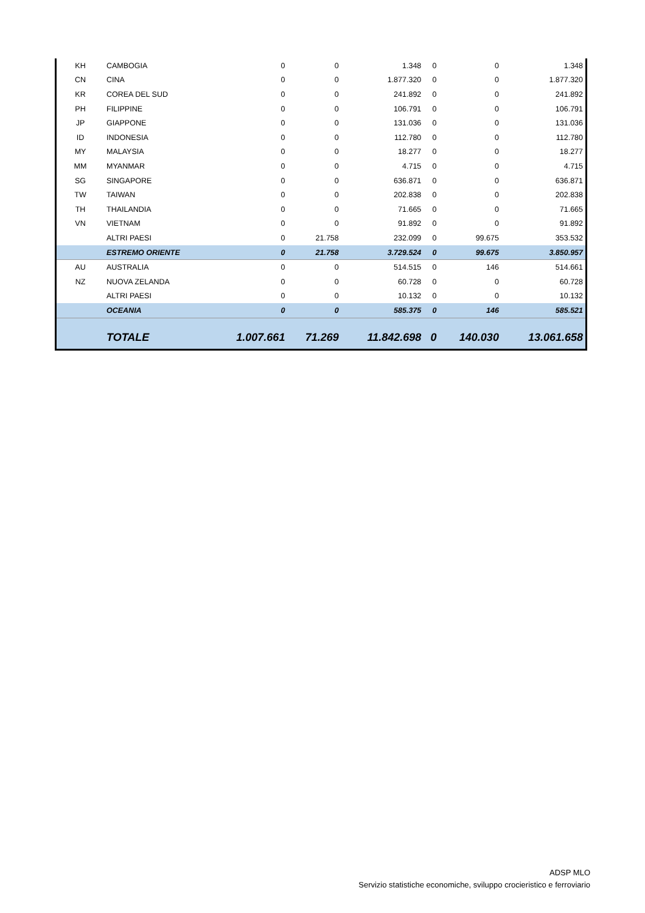| KH | CAMBOGIA | 0 | 0 | 1.348 | 0 | 0 | 1.348 |
| CN | CINA | 0 | 0 | 1.877.320 | 0 | 0 | 1.877.320 |
| KR | COREA DEL SUD | 0 | 0 | 241.892 | 0 | 0 | 241.892 |
| PH | FILIPPINE | 0 | 0 | 106.791 | 0 | 0 | 106.791 |
| JP | GIAPPONE | 0 | 0 | 131.036 | 0 | 0 | 131.036 |
| ID | INDONESIA | 0 | 0 | 112.780 | 0 | 0 | 112.780 |
| MY | MALAYSIA | 0 | 0 | 18.277 | 0 | 0 | 18.277 |
| MM | MYANMAR | 0 | 0 | 4.715 | 0 | 0 | 4.715 |
| SG | SINGAPORE | 0 | 0 | 636.871 | 0 | 0 | 636.871 |
| TW | TAIWAN | 0 | 0 | 202.838 | 0 | 0 | 202.838 |
| TH | THAILANDIA | 0 | 0 | 71.665 | 0 | 0 | 71.665 |
| VN | VIETNAM | 0 | 0 | 91.892 | 0 | 0 | 91.892 |
| | ALTRI PAESI | 0 | 21.758 | 232.099 | 0 | 99.675 | 353.532 |
| | ESTREMO ORIENTE | 0 | 21.758 | 3.729.524 | 0 | 99.675 | 3.850.957 |
| AU | AUSTRALIA | 0 | 0 | 514.515 | 0 | 146 | 514.661 |
| NZ | NUOVA ZELANDA | 0 | 0 | 60.728 | 0 | 0 | 60.728 |
| | ALTRI PAESI | 0 | 0 | 10.132 | 0 | 0 | 10.132 |
| | OCEANIA | 0 | 0 | 585.375 | 0 | 146 | 585.521 |
| | TOTALE | 1.007.661 | 71.269 | 11.842.698 | 0 | 140.030 | 13.061.658 |
ADSP MLO
Servizio statistiche economiche, sviluppo crocieristico e ferroviario